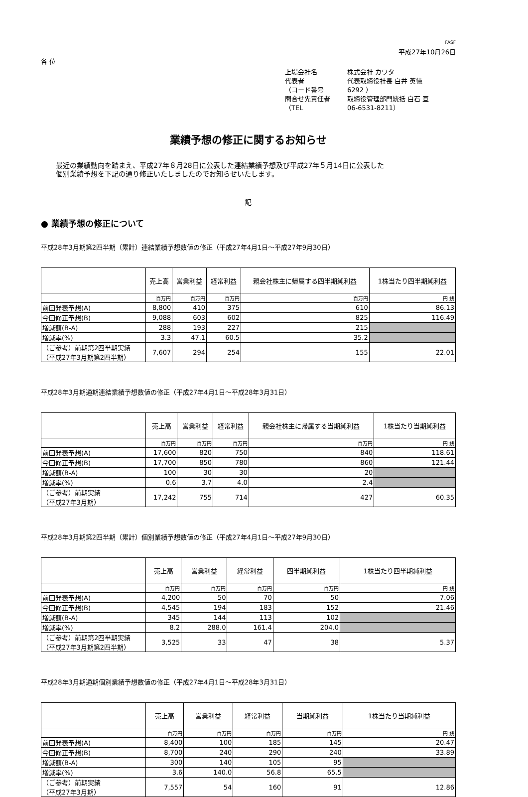FASF
平成27年10月26日
各 位
上場会社名 株式会社 カワタ
代表者 代表取締役社長 白井 英徳
（コード番号 6292 ）
問合せ先責任者 取締役管理部門統括 白石 亘
（TEL 06-6531-8211）
業績予想の修正に関するお知らせ
最近の業績動向を踏まえ、平成27年８月28日に公表した連結業績予想及び平成27年５月14日に公表した
個別業績予想を下記の通り修正いたしましたのでお知らせいたします。
記
● 業績予想の修正について
平成28年3月期第2四半期（累計）連結業績予想数値の修正（平成27年4月1日～平成27年9月30日）
| | 売上高 | 営業利益 | 経常利益 | 親会社株主に帰属する四半期純利益 | 1株当たり四半期純利益 |
| --- | --- | --- | --- | --- | --- |
| | 百万円 | 百万円 | 百万円 | 百万円 | 円 銭 |
| 前回発表予想(A) | 8,800 | 410 | 375 | 610 | 86.13 |
| 今回修正予想(B) | 9,088 | 603 | 602 | 825 | 116.49 |
| 増減額(B-A) | 288 | 193 | 227 | 215 | |
| 増減率(%) | 3.3 | 47.1 | 60.5 | 35.2 | |
| （ご参考）前期第2四半期実績 （平成27年3月期第2四半期） | 7,607 | 294 | 254 | 155 | 22.01 |
平成28年3月期通期連結業績予想数値の修正（平成27年4月1日～平成28年3月31日）
| | 売上高 | 営業利益 | 経常利益 | 親会社株主に帰属する当期純利益 | 1株当たり当期純利益 |
| --- | --- | --- | --- | --- | --- |
| | 百万円 | 百万円 | 百万円 | 百万円 | 円 銭 |
| 前回発表予想(A) | 17,600 | 820 | 750 | 840 | 118.61 |
| 今回修正予想(B) | 17,700 | 850 | 780 | 860 | 121.44 |
| 増減額(B-A) | 100 | 30 | 30 | 20 | |
| 増減率(%) | 0.6 | 3.7 | 4.0 | 2.4 | |
| （ご参考）前期実績 （平成27年3月期） | 17,242 | 755 | 714 | 427 | 60.35 |
平成28年3月期第2四半期（累計）個別業績予想数値の修正（平成27年4月1日～平成27年9月30日）
| | 売上高 | 営業利益 | 経常利益 | 四半期純利益 | 1株当たり四半期純利益 |
| --- | --- | --- | --- | --- | --- |
| | 百万円 | 百万円 | 百万円 | 百万円 | 円 銭 |
| 前回発表予想(A) | 4,200 | 50 | 70 | 50 | 7.06 |
| 今回修正予想(B) | 4,545 | 194 | 183 | 152 | 21.46 |
| 増減額(B-A) | 345 | 144 | 113 | 102 | |
| 増減率(%) | 8.2 | 288.0 | 161.4 | 204.0 | |
| （ご参考）前期第2四半期実績 （平成27年3月期第2四半期） | 3,525 | 33 | 47 | 38 | 5.37 |
平成28年3月期通期個別業績予想数値の修正（平成27年4月1日～平成28年3月31日）
| | 売上高 | 営業利益 | 経常利益 | 当期純利益 | 1株当たり当期純利益 |
| --- | --- | --- | --- | --- | --- |
| | 百万円 | 百万円 | 百万円 | 百万円 | 円 銭 |
| 前回発表予想(A) | 8,400 | 100 | 185 | 145 | 20.47 |
| 今回修正予想(B) | 8,700 | 240 | 290 | 240 | 33.89 |
| 増減額(B-A) | 300 | 140 | 105 | 95 | |
| 増減率(%) | 3.6 | 140.0 | 56.8 | 65.5 | |
| （ご参考）前期実績 （平成27年3月期） | 7,557 | 54 | 160 | 91 | 12.86 |